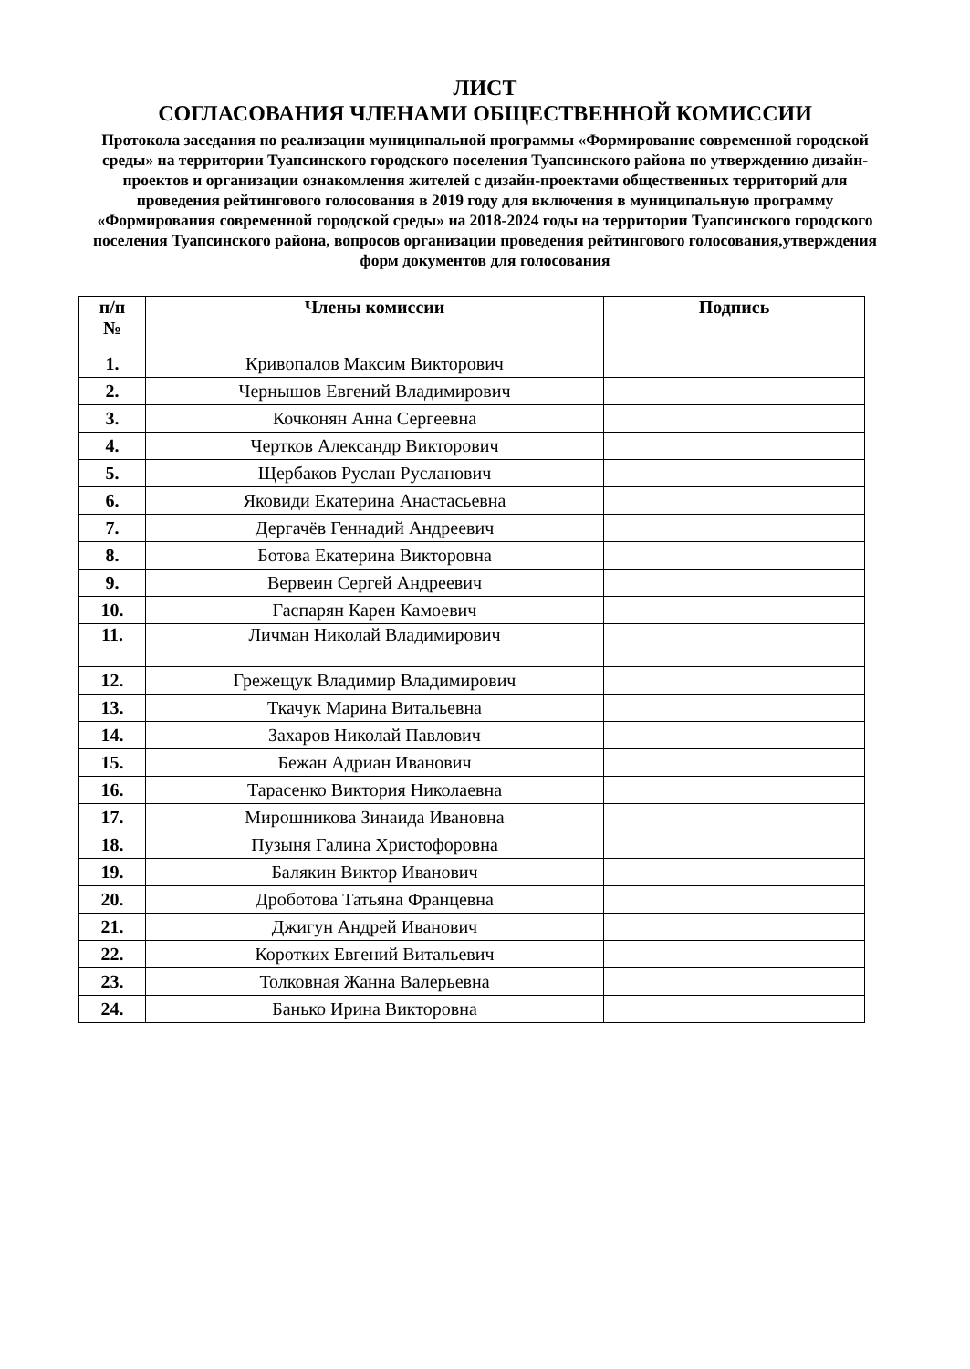ЛИСТ
СОГЛАСОВАНИЯ ЧЛЕНАМИ ОБЩЕСТВЕННОЙ КОМИССИИ
Протокола заседания по реализации муниципальной программы «Формирование современной городской среды» на территории Туапсинского городского поселения Туапсинского района по утверждению дизайн-проектов и организации ознакомления жителей с дизайн-проектами общественных территорий для проведения рейтингового голосования в 2019 году для включения в муниципальную программу «Формирования современной городской среды» на 2018-2024 годы на территории Туапсинского городского поселения Туапсинского района, вопросов организации проведения рейтингового голосования,утверждения форм документов для голосования
| п/п № | Члены комиссии | Подпись |
| --- | --- | --- |
| 1. | Кривопалов Максим Викторович | |
| 2. | Чернышов Евгений Владимирович | |
| 3. | Кочконян Анна Сергеевна | |
| 4. | Чертков Александр Викторович | |
| 5. | Щербаков Руслан Русланович | |
| 6. | Яковиди Екатерина Анастасьевна | |
| 7. | Дергачёв Геннадий Андреевич | |
| 8. | Ботова Екатерина Викторовна | |
| 9. | Вервеин Сергей Андреевич | |
| 10. | Гаспарян Карен Камоевич | |
| 11. | Личман Николай Владимирович | |
| 12. | Грежещук Владимир Владимирович | |
| 13. | Ткачук Марина Витальевна | |
| 14. | Захаров Николай Павлович | |
| 15. | Бежан Адриан Иванович | |
| 16. | Тарасенко Виктория Николаевна | |
| 17. | Мирошникова Зинаида Ивановна | |
| 18. | Пузыня Галина Христофоровна | |
| 19. | Балякин Виктор Иванович | |
| 20. | Дроботова Татьяна Францевна | |
| 21. | Джигун Андрей Иванович | |
| 22. | Коротких Евгений Витальевич | |
| 23. | Толковная Жанна Валерьевна | |
| 24. | Банько Ирина Викторовна | |